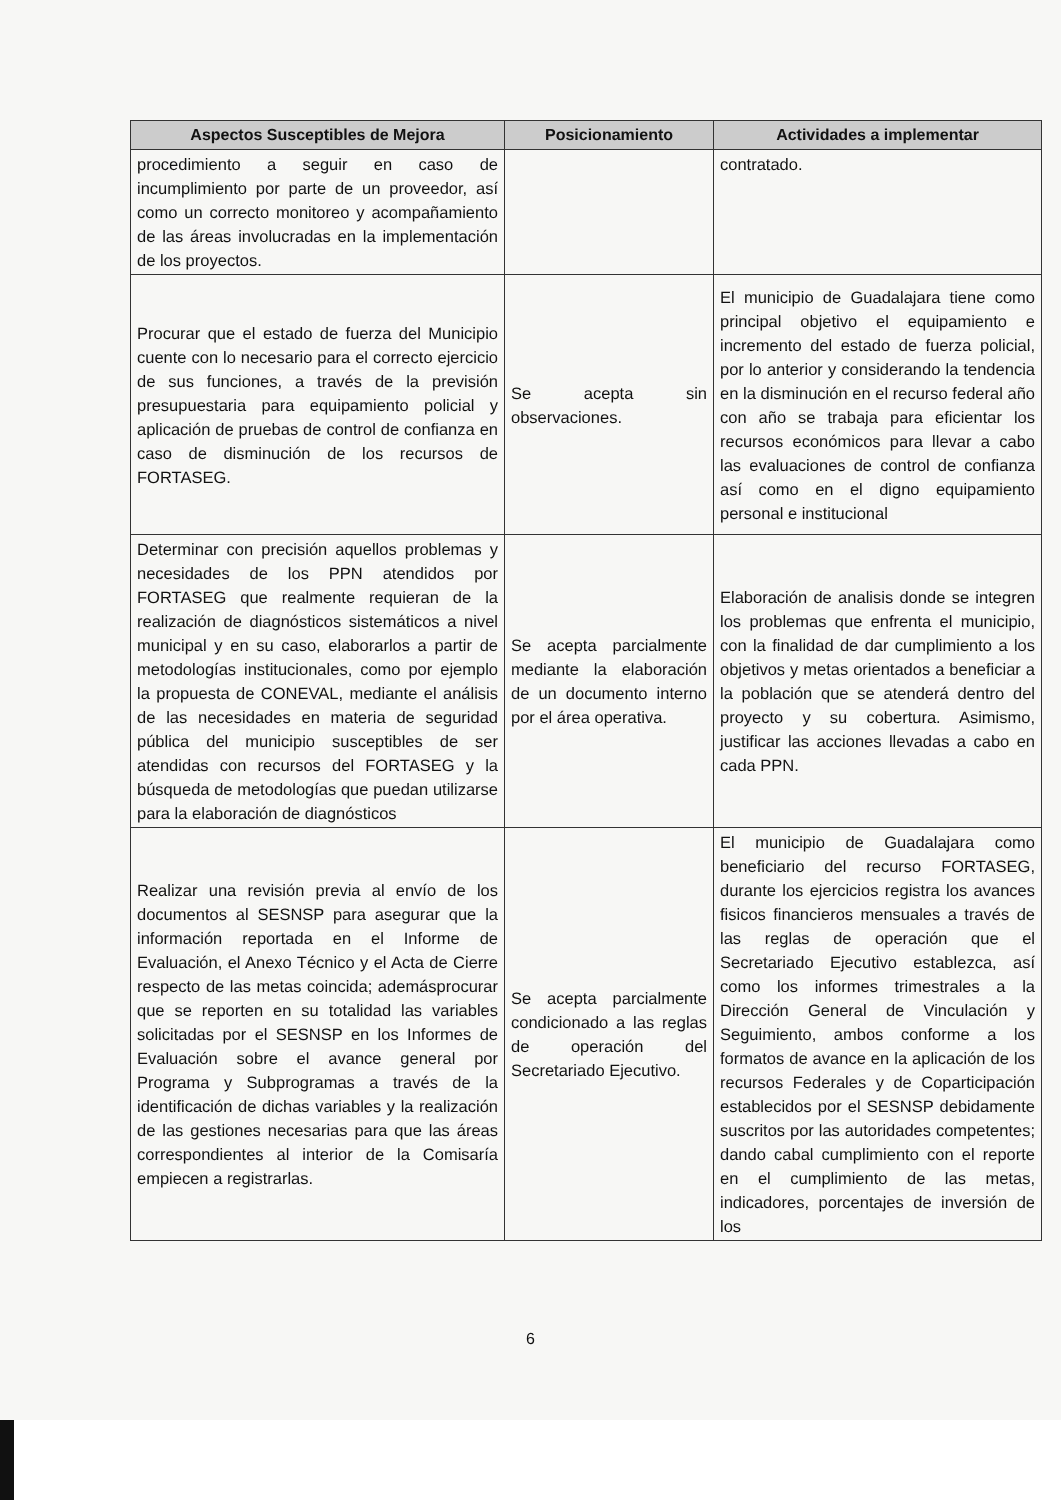| Aspectos Susceptibles de Mejora | Posicionamiento | Actividades a implementar |
| --- | --- | --- |
| procedimiento a seguir en caso de incumplimiento por parte de un proveedor, así como un correcto monitoreo y acompañamiento de las áreas involucradas en la implementación de los proyectos. | | contratado. |
| Procurar que el estado de fuerza del Municipio cuente con lo necesario para el correcto ejercicio de sus funciones, a través de la previsión presupuestaria para equipamiento policial y aplicación de pruebas de control de confianza en caso de disminución de los recursos de FORTASEG. | Se acepta sin observaciones. | El municipio de Guadalajara tiene como principal objetivo el equipamiento e incremento del estado de fuerza policial, por lo anterior y considerando la tendencia en la disminución en el recurso federal año con año se trabaja para eficientar los recursos económicos para llevar a cabo las evaluaciones de control de confianza así como en el digno equipamiento personal e institucional |
| Determinar con precisión aquellos problemas y necesidades de los PPN atendidos por FORTASEG que realmente requieran de la realización de diagnósticos sistemáticos a nivel municipal y en su caso, elaborarlos a partir de metodologías institucionales, como por ejemplo la propuesta de CONEVAL, mediante el análisis de las necesidades en materia de seguridad pública del municipio susceptibles de ser atendidas con recursos del FORTASEG y la búsqueda de metodologías que puedan utilizarse para la elaboración de diagnósticos | Se acepta parcialmente mediante la elaboración de un documento interno por el área operativa. | Elaboración de analisis donde se integren los problemas que enfrenta el municipio, con la finalidad de dar cumplimiento a los objetivos y metas orientados a beneficiar a la población que se atenderá dentro del proyecto y su cobertura. Asimismo, justificar las acciones llevadas a cabo en cada PPN. |
| Realizar una revisión previa al envío de los documentos al SESNSP para asegurar que la información reportada en el Informe de Evaluación, el Anexo Técnico y el Acta de Cierre respecto de las metas coincida; ademásprocurar que se reporten en su totalidad las variables solicitadas por el SESNSP en los Informes de Evaluación sobre el avance general por Programa y Subprogramas a través de la identificación de dichas variables y la realización de las gestiones necesarias para que las áreas correspondientes al interior de la Comisaría empiecen a registrarlas. | Se acepta parcialmente condicionado a las reglas de operación del Secretariado Ejecutivo. | El municipio de Guadalajara como beneficiario del recurso FORTASEG, durante los ejercicios registra los avances fisicos financieros mensuales a través de las reglas de operación que el Secretariado Ejecutivo establezca, así como los informes trimestrales a la Dirección General de Vinculación y Seguimiento, ambos conforme a los formatos de avance en la aplicación de los recursos Federales y de Coparticipación establecidos por el SESNSP debidamente suscritos por las autoridades competentes; dando cabal cumplimiento con el reporte en el cumplimiento de las metas, indicadores, porcentajes de inversión de los |
6